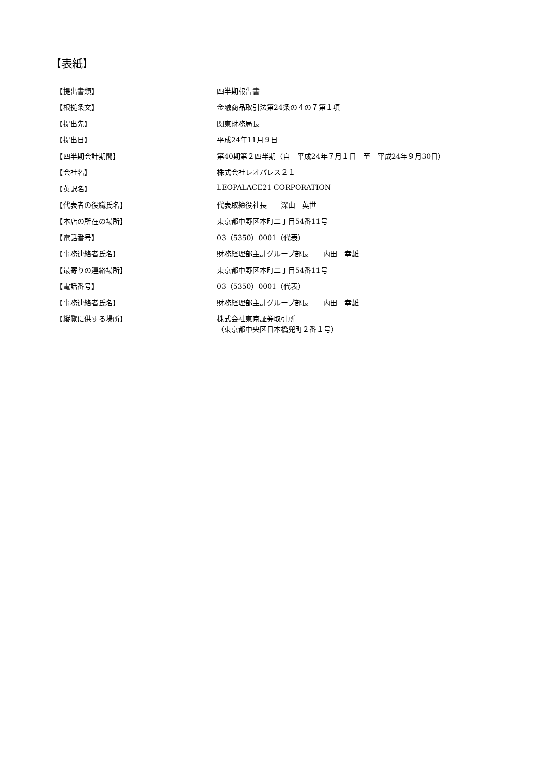【表紙】
| 【提出書類】 | 四半期報告書 |
| 【根拠条文】 | 金融商品取引法第24条の４の７第１項 |
| 【提出先】 | 関東財務局長 |
| 【提出日】 | 平成24年11月９日 |
| 【四半期会計期間】 | 第40期第２四半期（自 平成24年７月１日 至 平成24年９月30日） |
| 【会社名】 | 株式会社レオパレス２１ |
| 【英訳名】 | LEOPALACE21 CORPORATION |
| 【代表者の役職氏名】 | 代表取締役社長 深山 英世 |
| 【本店の所在の場所】 | 東京都中野区本町二丁目54番11号 |
| 【電話番号】 | 03（5350）0001（代表） |
| 【事務連絡者氏名】 | 財務経理部主計グループ部長 内田 幸雄 |
| 【最寄りの連絡場所】 | 東京都中野区本町二丁目54番11号 |
| 【電話番号】 | 03（5350）0001（代表） |
| 【事務連絡者氏名】 | 財務経理部主計グループ部長 内田 幸雄 |
| 【縦覧に供する場所】 | 株式会社東京証券取引所 （東京都中央区日本橋兜町２番１号） |